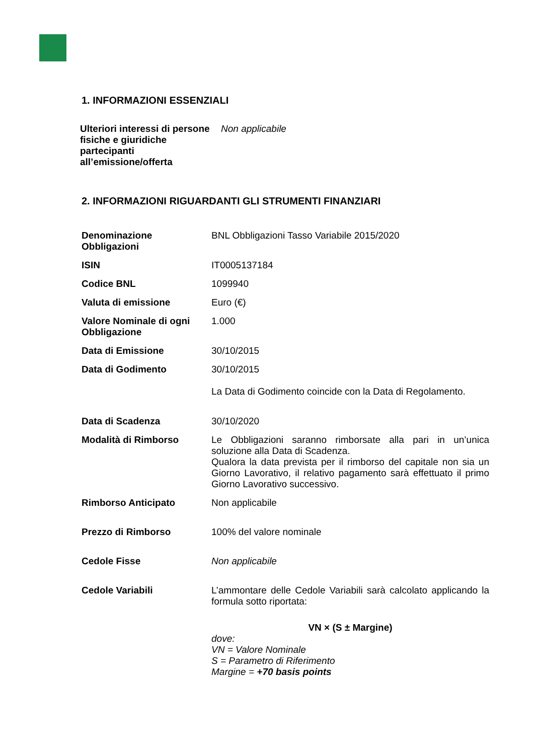1. INFORMAZIONI ESSENZIALI
| Ulteriori interessi di persone fisiche e giuridiche partecipanti all’emissione/offerta | Non applicabile |
2. INFORMAZIONI RIGUARDANTI GLI STRUMENTI FINANZIARI
| Denominazione Obbligazioni | BNL Obbligazioni Tasso Variabile 2015/2020 |
| ISIN | IT0005137184 |
| Codice BNL | 1099940 |
| Valuta di emissione | Euro (€) |
| Valore Nominale di ogni Obbligazione | 1.000 |
| Data di Emissione | 30/10/2015 |
| Data di Godimento | 30/10/2015 La Data di Godimento coincide con la Data di Regolamento. |
| Data di Scadenza | 30/10/2020 |
| Modalità di Rimborso | Le Obbligazioni saranno rimborsate alla pari in un’unica soluzione alla Data di Scadenza. Qualora la data prevista per il rimborso del capitale non sia un Giorno Lavorativo, il relativo pagamento sarà effettuato il primo Giorno Lavorativo successivo. |
| Rimborso Anticipato | Non applicabile |
| Prezzo di Rimborso | 100% del valore nominale |
| Cedole Fisse | Non applicabile |
| Cedole Variabili | L’ammontare delle Cedole Variabili sarà calcolato applicando la formula sotto riportata: VN × (S ± Margine) dove: VN = Valore Nominale S = Parametro di Riferimento Margine = +70 basis points |